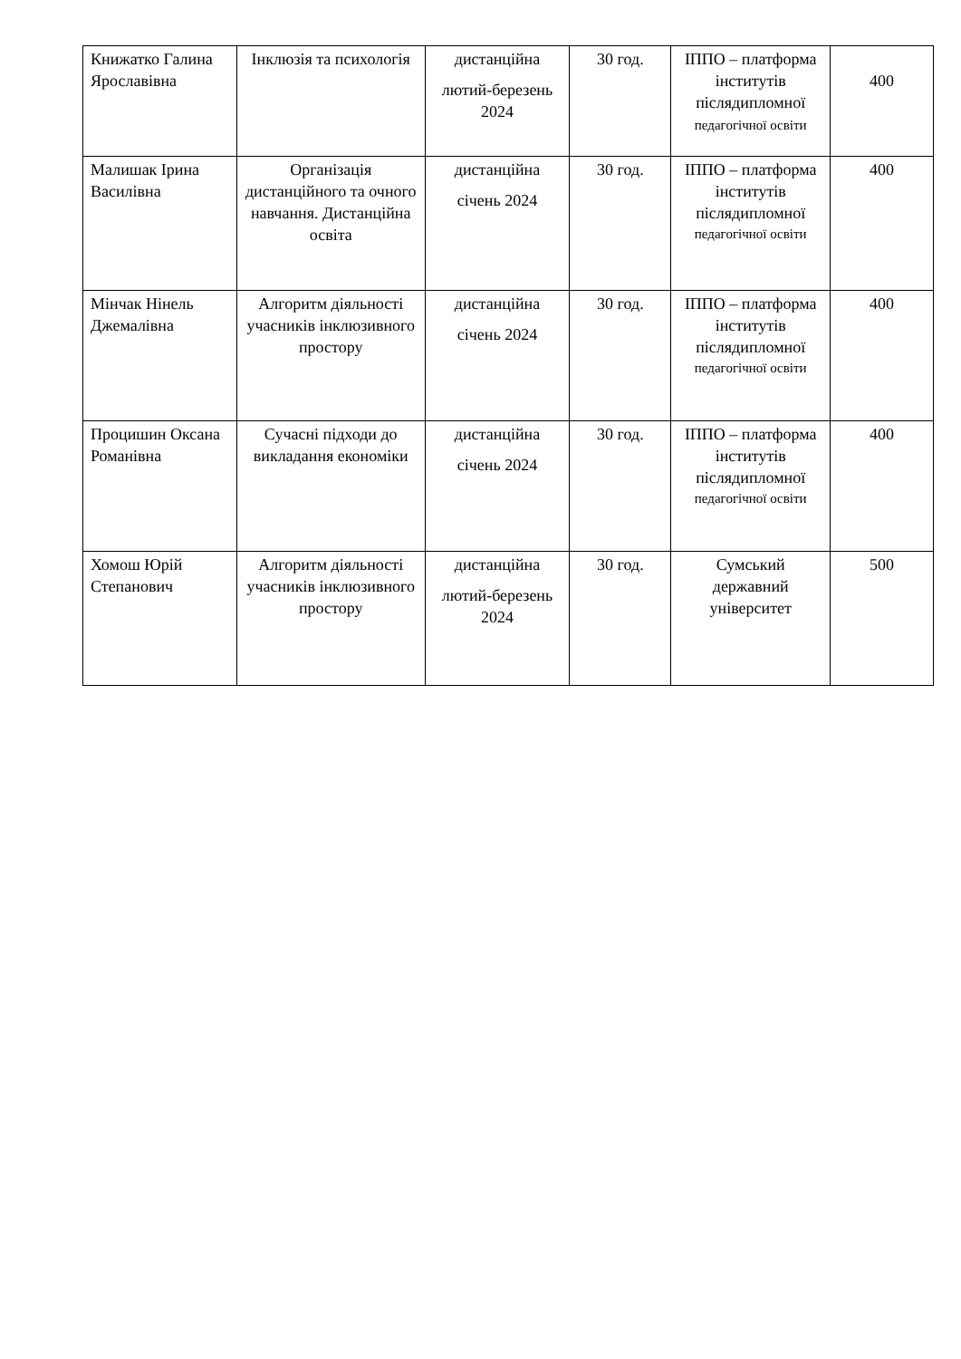| Книжатко Галина Ярославівна | Інклюзія та психологія | дистанційна лютий-березень 2024 | 30 год. | ІППО – платформа інститутів післядипломної педагогічної освіти | 400 |
| Малишак Ірина Василівна | Організація дистанційного та очного навчання. Дистанційна освіта | дистанційна січень 2024 | 30 год. | ІППО – платформа інститутів післядипломної педагогічної освіти | 400 |
| Мінчак Нінель Джемалівна | Алгоритм діяльності учасників інклюзивного простору | дистанційна січень 2024 | 30 год. | ІППО – платформа інститутів післядипломної педагогічної освіти | 400 |
| Процишин Оксана Романівна | Сучасні підходи до викладання економіки | дистанційна січень 2024 | 30 год. | ІППО – платформа інститутів післядипломної педагогічної освіти | 400 |
| Хомош Юрій Степанович | Алгоритм діяльності учасників інклюзивного простору | дистанційна лютий-березень 2024 | 30 год. | Сумський державний університет | 500 |